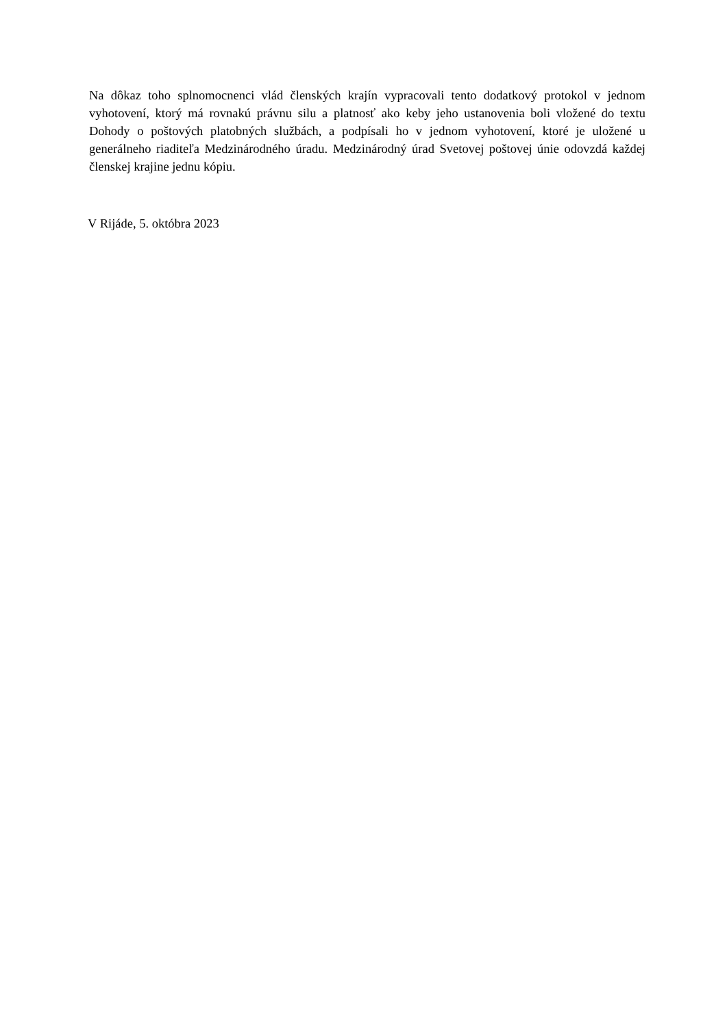Na dôkaz toho splnomocnenci vlád členských krajín vypracovali tento dodatkový protokol v jednom vyhotovení, ktorý má rovnakú právnu silu a platnosť ako keby jeho ustanovenia boli vložené do textu Dohody o poštových platobných službách, a podpísali ho v jednom vyhotovení, ktoré je uložené u generálneho riaditeľa Medzinárodného úradu. Medzinárodný úrad Svetovej poštovej únie odovzdá každej členskej krajine jednu kópiu.
V Rijáde, 5. októbra 2023